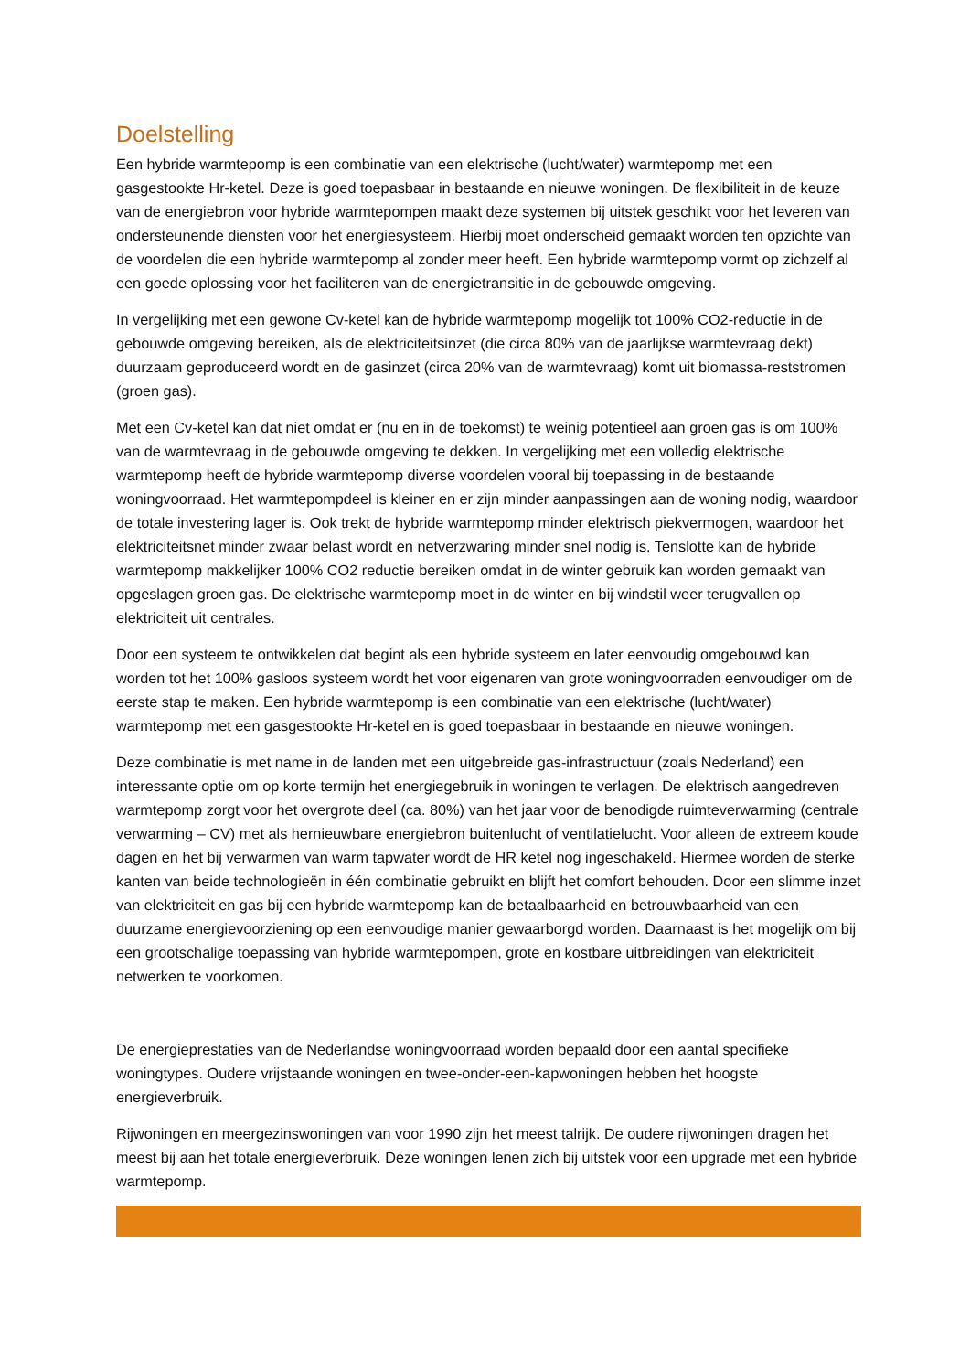Doelstelling
Een hybride warmtepomp is een combinatie van een elektrische (lucht/water) warmtepomp met een gasgestookte Hr-ketel. Deze is goed toepasbaar in bestaande en nieuwe woningen. De flexibiliteit in de keuze van de energiebron voor hybride warmtepompen maakt deze systemen bij uitstek geschikt voor het leveren van ondersteunende diensten voor het energiesysteem. Hierbij moet onderscheid gemaakt worden ten opzichte van de voordelen die een hybride warmtepomp al zonder meer heeft. Een hybride warmtepomp vormt op zichzelf al een goede oplossing voor het faciliteren van de energietransitie in de gebouwde omgeving.
In vergelijking met een gewone Cv-ketel kan de hybride warmtepomp mogelijk tot 100% CO2-reductie in de gebouwde omgeving bereiken, als de elektriciteitsinzet (die circa 80% van de jaarlijkse warmtevraag dekt) duurzaam geproduceerd wordt en de gasinzet (circa 20% van de warmtevraag) komt uit biomassa-reststromen (groen gas).
Met een Cv-ketel kan dat niet omdat er (nu en in de toekomst) te weinig potentieel aan groen gas is om 100% van de warmtevraag in de gebouwde omgeving te dekken. In vergelijking met een volledig elektrische warmtepomp heeft de hybride warmtepomp diverse voordelen vooral bij toepassing in de bestaande woningvoorraad. Het warmtepompdeel is kleiner en er zijn minder aanpassingen aan de woning nodig, waardoor de totale investering lager is. Ook trekt de hybride warmtepomp minder elektrisch piekvermogen, waardoor het elektriciteitsnet minder zwaar belast wordt en netverzwaring minder snel nodig is. Tenslotte kan de hybride warmtepomp makkelijker 100% CO2 reductie bereiken omdat in de winter gebruik kan worden gemaakt van opgeslagen groen gas. De elektrische warmtepomp moet in de winter en bij windstil weer terugvallen op elektriciteit uit centrales.
Door een systeem te ontwikkelen dat begint als een hybride systeem en later eenvoudig omgebouwd kan worden tot het 100% gasloos systeem wordt het voor eigenaren van grote woningvoorraden eenvoudiger om de eerste stap te maken. Een hybride warmtepomp is een combinatie van een elektrische (lucht/water) warmtepomp met een gasgestookte Hr-ketel en is goed toepasbaar in bestaande en nieuwe woningen.
Deze combinatie is met name in de landen met een uitgebreide gas-infrastructuur (zoals Nederland) een interessante optie om op korte termijn het energiegebruik in woningen te verlagen. De elektrisch aangedreven warmtepomp zorgt voor het overgrote deel (ca. 80%) van het jaar voor de benodigde ruimteverwarming (centrale verwarming – CV) met als hernieuwbare energiebron buitenlucht of ventilatielucht. Voor alleen de extreem koude dagen en het bij verwarmen van warm tapwater wordt de HR ketel nog ingeschakeld. Hiermee worden de sterke kanten van beide technologieën in één combinatie gebruikt en blijft het comfort behouden. Door een slimme inzet van elektriciteit en gas bij een hybride warmtepomp kan de betaalbaarheid en betrouwbaarheid van een duurzame energievoorziening op een eenvoudige manier gewaarborgd worden. Daarnaast is het mogelijk om bij een grootschalige toepassing van hybride warmtepompen, grote en kostbare uitbreidingen van elektriciteit netwerken te voorkomen.
De energieprestaties van de Nederlandse woningvoorraad worden bepaald door een aantal specifieke woningtypes. Oudere vrijstaande woningen en twee-onder-een-kapwoningen hebben het hoogste energieverbruik.
Rijwoningen en meergezinswoningen van voor 1990 zijn het meest talrijk. De oudere rijwoningen dragen het meest bij aan het totale energieverbruik. Deze woningen lenen zich bij uitstek voor een upgrade met een hybride warmtepomp.